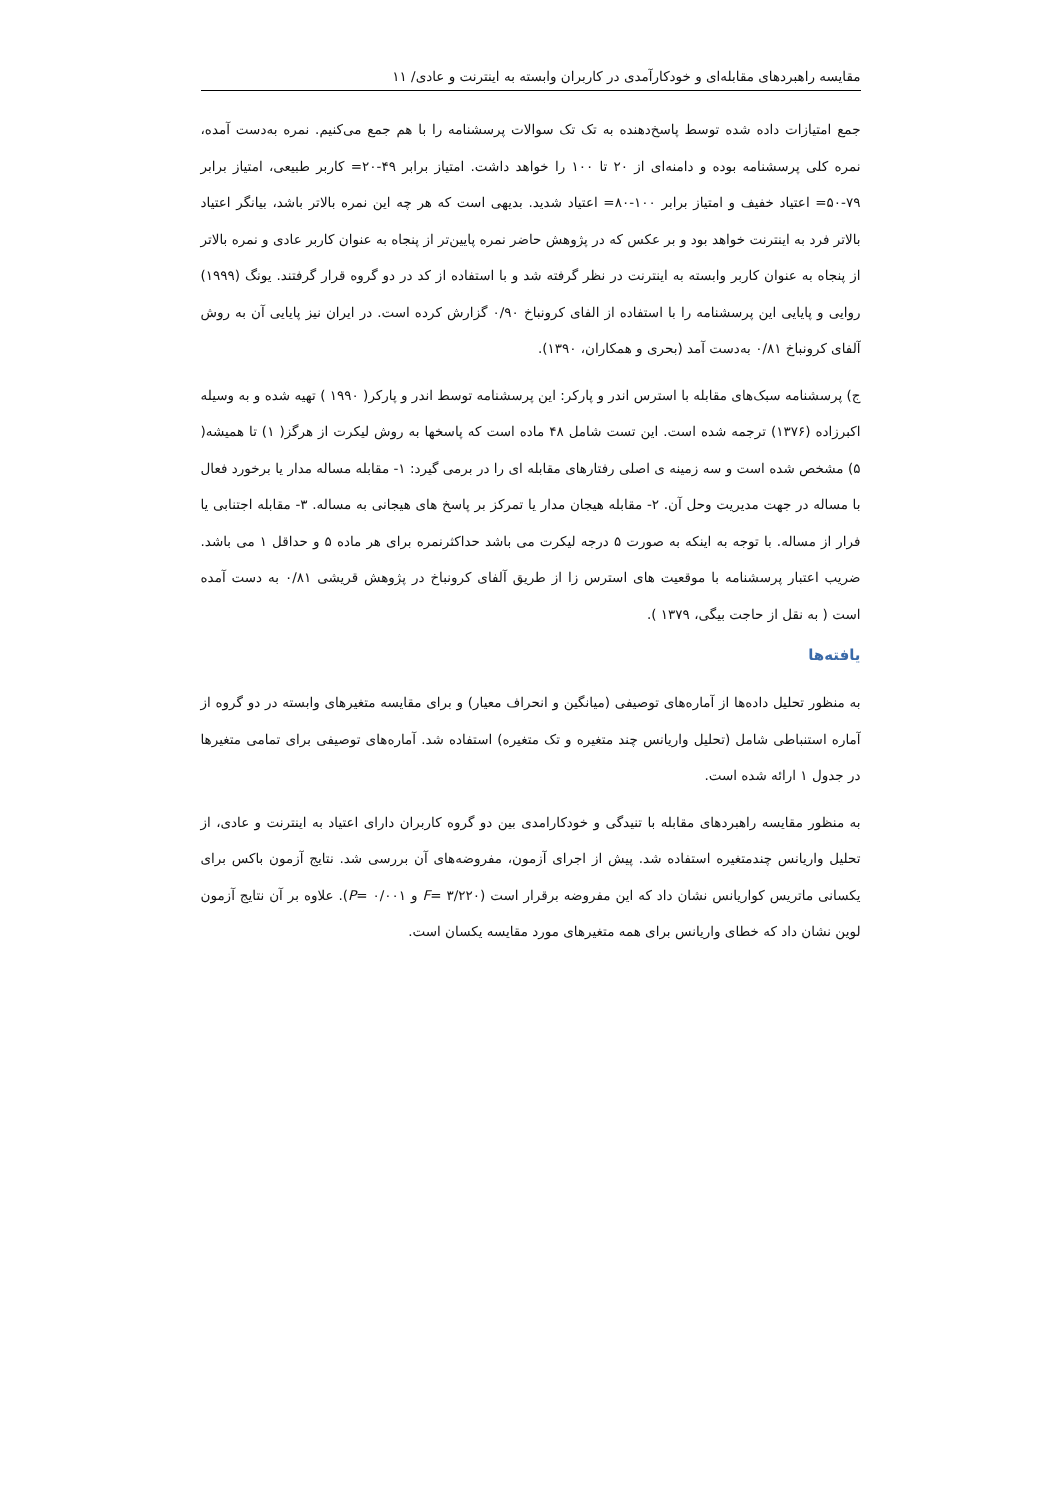مقایسه راهبردهای مقابله‌ای و خودکارآمدی در کاربران وابسته به اینترنت و عادی/ ۱۱
جمع امتیازات داده شده توسط پاسخ‌دهنده به تک تک سوالات پرسشنامه را با هم جمع می‌کنیم. نمره به‌دست آمده، نمره کلی پرسشنامه بوده و دامنه‌ای از ۲۰ تا ۱۰۰ را خواهد داشت. امتیاز برابر ۴۹-۲۰= کاربر طبیعی، امتیاز برابر ۷۹-۵۰= اعتیاد خفیف و امتیاز برابر ۱۰۰-۸۰= اعتیاد شدید. بدیهی است که هر چه این نمره بالاتر باشد، بیانگر اعتیاد بالاتر فرد به اینترنت خواهد بود و بر عکس که در پژوهش حاضر نمره پایین‌تر از پنجاه به عنوان کاربر عادی و نمره بالاتر از پنجاه به عنوان کاربر وابسته به اینترنت در نظر گرفته شد و با استفاده از کد در دو گروه قرار گرفتند. یونگ (۱۹۹۹) روایی و پایایی این پرسشنامه را با استفاده از الفای کرونباخ ۰/۹۰ گزارش کرده است. در ایران نیز پایایی آن به روش آلفای کرونباخ ۰/۸۱ به‌دست آمد (بحری و همکاران، ۱۳۹۰).
ج) پرسشنامه سبک‌های مقابله با استرس اندر و پارکر: این پرسشنامه توسط اندر و پارکر( ۱۹۹۰ ) تهیه شده و به وسیله اکبرزاده (۱۳۷۶) ترجمه شده است. این تست شامل ۴۸ ماده است که پاسخها به روش لیکرت از هرگز( ۱) تا همیشه( ۵) مشخص شده است و سه زمینه ی اصلی رفتارهای مقابله ای را در برمی گیرد: ۱- مقابله مساله مدار یا برخورد فعال با مساله در جهت مدیریت وحل آن. ۲- مقابله هیجان مدار یا تمرکز بر پاسخ های هیجانی به مساله. ۳- مقابله اجتنابی یا فرار از مساله. با توجه به اینکه به صورت ۵ درجه لیکرت می باشد حداکثرنمره برای هر ماده ۵ و حداقل ۱ می باشد. ضریب اعتبار پرسشنامه با موقعیت های استرس زا از طریق آلفای کرونباخ در پژوهش قریشی ۰/۸۱ به دست آمده است ( به نقل از حاجت بیگی، ۱۳۷۹ ).
یافته‌ها
به منظور تحلیل داده‌ها از آماره‌های توصیفی (میانگین و انحراف معیار) و برای مقایسه متغیرهای وابسته در دو گروه از آماره استنباطی شامل (تحلیل واریانس چند متغیره و تک متغیره) استفاده شد. آماره‌های توصیفی برای تمامی متغیرها در جدول ۱ ارائه شده است.
به منظور مقایسه راهبردهای مقابله با تنیدگی و خودکارامدی بین دو گروه کاربران دارای اعتیاد به اینترنت و عادی، از تحلیل واریانس چندمتغیره استفاده شد. پیش از اجرای آزمون، مفروضه‌های آن بررسی شد. نتایج آزمون باکس برای یکسانی ماتریس کواریانس نشان داد که این مفروضه برقرار است (F= ۳/۲۲۰ و P= ۰/۰۰۱). علاوه بر آن نتایج آزمون لوین نشان داد که خطای واریانس برای همه متغیرهای مورد مقایسه یکسان است.